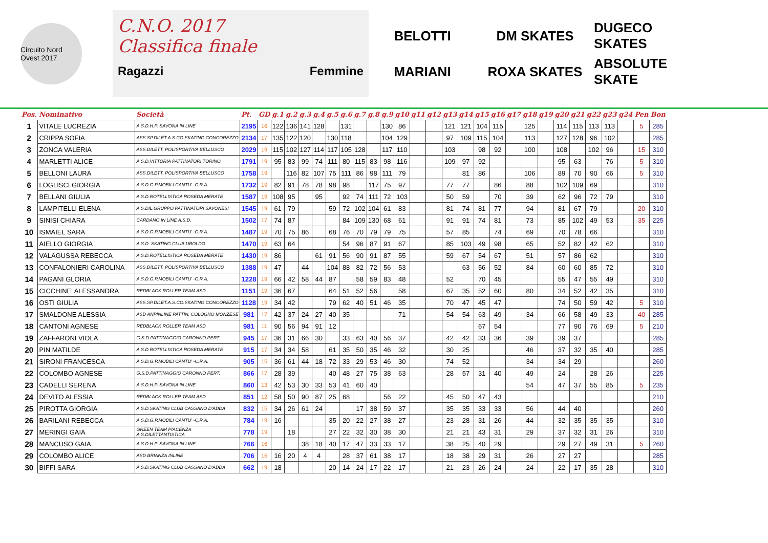Circuito Nord Ovest 2017
C.N.O. 2017
Classifica finale
Ragazzi Femmine
BELOTTI
DM SKATES
DUGECO SKATES
MARIANI
ROXA SKATES
ABSOLUTE SKATE
| Pos. | Nominativo | Società | Pt. | GD | g.1 | g.2 | g.3 | g.4 | g.5 | g.6 | g.7 | g.8 | g.9 | g10 | g11 | g12 | g13 | g14 | g15 | g16 | g17 | g18 | g19 | g20 | g21 | g22 | g23 | g24 | Pen | Bon |
| --- | --- | --- | --- | --- | --- | --- | --- | --- | --- | --- | --- | --- | --- | --- | --- | --- | --- | --- | --- | --- | --- | --- | --- | --- | --- | --- | --- | --- | --- | --- |
| 1 | VITALE LUCREZIA | A.S.D.H.P. SAVONA IN LINE | 2195 | 16 | 122 | 136 | 141 | 128 | | 131 | | | 130 | 86 | | | 121 | 121 | 104 | 115 | | 125 | | 114 | 115 | 113 | 113 | | 5 | 285 |
| 2 | CRIPPA SOFIA | ASS.SP.DILET.A.S.CO.SKATING CONCOREZZO | 2134 | 17 | 135 | 122 | 120 | | 130 | 118 | | | 104 | 129 | | | 97 | 109 | 115 | 104 | | 113 | | 127 | 128 | 96 | 102 | | | 285 |
| 3 | ZONCA VALERIA | ASS.DILETT. POLISPORTIVA BELLUSCO | 2029 | 19 | 115 | 102 | 127 | 114 | 117 | 105 | 128 | | 117 | 110 | | | 103 | | 98 | 92 | | 100 | | 108 | | 102 | 96 | | 15 | 310 |
| 4 | MARLETTI ALICE | A.S.D.VITTORIA PATTINATORI TORINO | 1791 | 19 | 95 | 83 | 99 | 74 | 111 | 80 | 115 | 83 | 98 | 116 | | | 109 | 97 | 92 | | | | | 95 | 63 | | 76 | | 5 | 310 |
| 5 | BELLONI LAURA | ASS.DILETT. POLISPORTIVA BELLUSCO | 1758 | 19 | | 116 | 82 | 107 | 75 | 111 | 86 | 98 | 111 | 79 | | | | 81 | 86 | | | 106 | | 89 | 70 | 90 | 66 | | 5 | 310 |
| 6 | LOGLISCI GIORGIA | A.S.D.G.P.MOBILI CANTU' -C.R.A. | 1732 | 19 | 82 | 91 | 78 | 78 | 98 | 98 | | 117 | 75 | 97 | | | 77 | 77 | | 86 | | 88 | | 102 | 109 | 69 | | | | 310 |
| 7 | BELLANI GIULIA | A.S.D.ROTELLISTICA ROSEDA MERATE | 1587 | 19 | 108 | 95 | | 95 | | 92 | 74 | 111 | 72 | 103 | | | 50 | 59 | | 70 | | 39 | | 62 | 96 | 72 | 79 | | | 310 |
| 8 | LAMPITELLI ELENA | A.S.DIL.GRUPPO PATTINATORI SAVONESI | 1545 | 19 | 61 | 79 | | | 59 | 72 | 102 | 104 | 61 | 83 | | | 81 | 74 | 81 | 77 | | 94 | | 81 | 67 | 79 | | | 20 | 310 |
| 9 | SINISI CHIARA | CARDANO IN LINE A.S.D. | 1502 | 17 | 74 | 87 | | | | 84 | 109 | 130 | 68 | 61 | | | 91 | 91 | 74 | 81 | | 73 | | 85 | 102 | 49 | 53 | | 35 | 225 |
| 10 | ISMAIEL SARA | A.S.D.G.P.MOBILI CANTU' -C.R.A. | 1487 | 19 | 70 | 75 | 86 | | 68 | 76 | 70 | 79 | 79 | 75 | | | 57 | 85 | | 74 | | 69 | | 70 | 78 | 66 | | | | 310 |
| 11 | AIELLO GIORGIA | A.S.D. SKATING CLUB UBOLDO | 1470 | 19 | 63 | 64 | | | | 54 | 96 | 87 | 91 | 67 | | | 85 | 103 | 49 | 98 | | 65 | | 52 | 82 | 42 | 62 | | | 310 |
| 12 | VALAGUSSA REBECCA | A.S.D.ROTELLISTICA ROSEDA MERATE | 1430 | 19 | 86 | | | 61 | 91 | 56 | 90 | 91 | 87 | 55 | | | 59 | 67 | 54 | 67 | | 51 | | 57 | 86 | 62 | | | | 310 |
| 13 | CONFALONIERI CAROLINA | ASS.DILETT. POLISPORTIVA BELLUSCO | 1388 | 19 | 47 | | 44 | | 104 | 88 | 82 | 72 | 56 | 53 | | | | 63 | 56 | 52 | | 84 | | 60 | 60 | 85 | 72 | | | 310 |
| 14 | PAGANI GLORIA | A.S.D.G.P.MOBILI CANTU' -C.R.A. | 1228 | 19 | 66 | 42 | 58 | 44 | 87 | | 58 | 59 | 83 | 48 | | | 52 | | 70 | 45 | | | | 55 | 47 | 55 | 49 | | | 310 |
| 15 | CICCHINE' ALESSANDRA | REDBLACK ROLLER TEAM ASD | 1151 | 19 | 36 | 67 | | | 64 | 51 | 52 | 56 | | 58 | | | 67 | 35 | 52 | 60 | | 80 | | 34 | 52 | 42 | 35 | | | 310 |
| 16 | OSTI GIULIA | ASS.SP.DILET.A.S.CO.SKATING CONCOREZZO | 1128 | 19 | 34 | 42 | | | 79 | 62 | 40 | 51 | 46 | 35 | | | 70 | 47 | 45 | 47 | | | | 74 | 50 | 59 | 42 | | 5 | 310 |
| 17 | SMALDONE ALESSIA | ASD ANPINLINE PATTIN. COLOGNO MONZESE | 981 | 17 | 42 | 37 | 24 | 27 | 40 | 35 | | | | 71 | | | 54 | 54 | 63 | 49 | | 34 | | 66 | 58 | 49 | 33 | | 40 | 285 |
| 18 | CANTONI AGNESE | REDBLACK ROLLER TEAM ASD | 981 | 11 | 90 | 56 | 94 | 91 | 12 | | | | | | | | | | 67 | 54 | | | | 77 | 90 | 76 | 69 | | 5 | 210 |
| 19 | ZAFFARONI VIOLA | G.S.D.PATTINAGGIO CARONNO PERT. | 945 | 17 | 36 | 31 | 66 | 30 | | 33 | 63 | 40 | 56 | 37 | | | 42 | 42 | 33 | 36 | | 39 | | 39 | 37 | | | | | 285 |
| 20 | PIN MATILDE | A.S.D.ROTELLISTICA ROSEDA MERATE | 915 | 17 | 34 | 34 | 58 | | 61 | 35 | 50 | 35 | 46 | 32 | | | 30 | 25 | | | | 46 | | 37 | 32 | 35 | 40 | | | 285 |
| 21 | SIRONI FRANCESCA | A.S.D.G.P.MOBILI CANTU' -C.R.A. | 905 | 15 | 36 | 61 | 44 | 18 | 72 | 33 | 29 | 53 | 46 | 30 | | | 74 | 52 | | | | 34 | | 34 | 29 | | | | | 260 |
| 22 | COLOMBO AGNESE | G.S.D.PATTINAGGIO CARONNO PERT. | 866 | 17 | 28 | 39 | | | 40 | 48 | 27 | 75 | 38 | 63 | | | 28 | 57 | 31 | 40 | | 49 | | 24 | | 28 | 26 | | | 225 |
| 23 | CADELLI SERENA | A.S.D.H.P. SAVONA IN LINE | 860 | 13 | 42 | 53 | 30 | 33 | 53 | 41 | 60 | 40 | | | | | | | | | | 54 | | 47 | 37 | 55 | 85 | | 5 | 235 |
| 24 | DEVITO ALESSIA | REDBLACK ROLLER TEAM ASD | 851 | 12 | 58 | 50 | 90 | 87 | 25 | 68 | | | 56 | 22 | | | 45 | 50 | 47 | 43 | | | | | | | | | | 210 |
| 25 | PIROTTA GIORGIA | A.S.D.SKATING CLUB CASSANO D'ADDA | 832 | 15 | 34 | 26 | 61 | 24 | | | 17 | 38 | 59 | 37 | | | 35 | 35 | 33 | 33 | | 56 | | 44 | 40 | | | | | 260 |
| 26 | BARILANI REBECCA | A.S.D.G.P.MOBILI CANTU' -C.R.A. | 784 | 19 | 16 | | | | 35 | 20 | 22 | 27 | 38 | 27 | | | 23 | 28 | 31 | 26 | | 44 | | 32 | 35 | 35 | 35 | | | 310 |
| 27 | MERINGI GAIA | GREEN TEAM PIACENZA A.S.DILETTANTISTICA | 778 | 19 | | 18 | | | 27 | 22 | 32 | 30 | 38 | 30 | | | 21 | 21 | 43 | 31 | | 29 | | 37 | 32 | 31 | 26 | | | 310 |
| 28 | MANCUSO GAIA | A.S.D.H.P. SAVONA IN LINE | 766 | 16 | | | 38 | 18 | 40 | 17 | 47 | 33 | 33 | 17 | | | 38 | 25 | 40 | 29 | | | | 29 | 27 | 49 | 31 | | 5 | 260 |
| 29 | COLOMBO ALICE | ASD BRIANZA INLINE | 706 | 16 | 16 | 20 | 4 | 4 | | 28 | 37 | 61 | 38 | 17 | | | 18 | 38 | 29 | 31 | | 26 | | 27 | 27 | | | | | 285 |
| 30 | BIFFI SARA | A.S.D.SKATING CLUB CASSANO D'ADDA | 662 | 19 | 18 | | | | 20 | 14 | 24 | 17 | 22 | 17 | | | 21 | 23 | 26 | 24 | | 24 | | 22 | 17 | 35 | 28 | | | 310 |